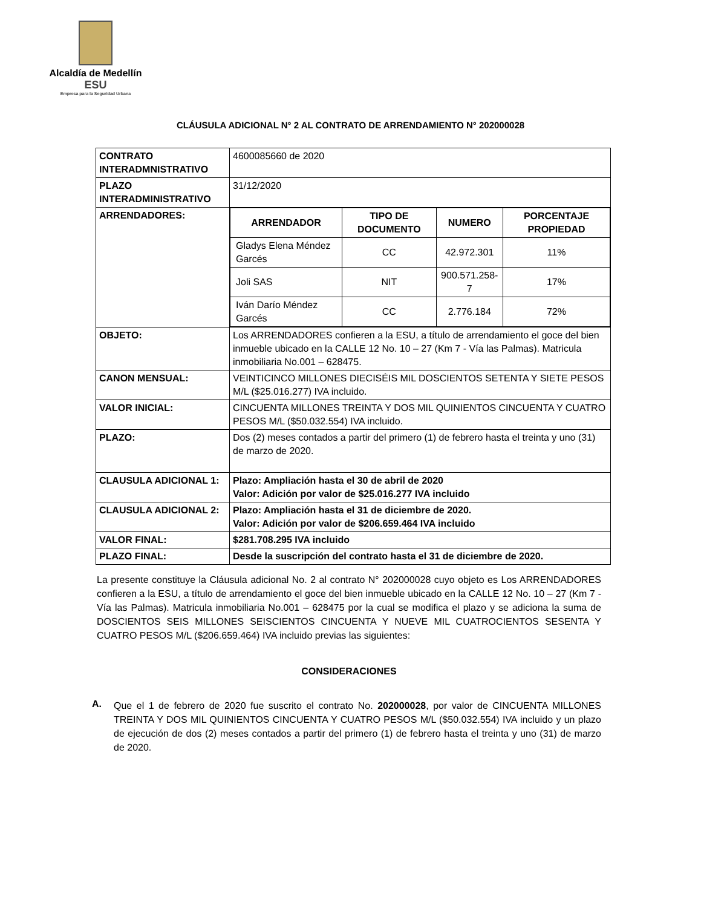Alcaldía de Medellín
ESU
Empresa para la Seguridad Urbana
CLÁUSULA ADICIONAL N° 2 AL CONTRATO DE ARRENDAMIENTO N° 202000028
| CONTRATO INTERADMNISTRATIVO | 4600085660 de 2020 |
| PLAZO INTERADMINISTRATIVO | 31/12/2020 |
| ARRENDADORES: | / ARRENDADOR / TIPO DE DOCUMENTO / NUMERO / PORCENTAJE PROPIEDAD / / --- / --- / --- / --- / / Gladys Elena Méndez Garcés / CC / 42.972.301 / 11% / / Joli SAS / NIT / 900.571.258-7 / 17% / / Iván Darío Méndez Garcés / CC / 2.776.184 / 72% / |
| OBJETO: | Los ARRENDADORES confieren a la ESU, a título de arrendamiento el goce del bien inmueble ubicado en la CALLE 12 No. 10 – 27 (Km 7 - Vía las Palmas). Matricula inmobiliaria No.001 – 628475. |
| CANON MENSUAL: | VEINTICINCO MILLONES DIECISÉIS MIL DOSCIENTOS SETENTA Y SIETE PESOS M/L ($25.016.277) IVA incluido. |
| VALOR INICIAL: | CINCUENTA MILLONES TREINTA Y DOS MIL QUINIENTOS CINCUENTA Y CUATRO PESOS M/L ($50.032.554) IVA incluido. |
| PLAZO: | Dos (2) meses contados a partir del primero (1) de febrero hasta el treinta y uno (31) de marzo de 2020. |
| CLAUSULA ADICIONAL 1: | Plazo: Ampliación hasta el 30 de abril de 2020 Valor: Adición por valor de $25.016.277 IVA incluido |
| CLAUSULA ADICIONAL 2: | Plazo: Ampliación hasta el 31 de diciembre de 2020. Valor: Adición por valor de $206.659.464 IVA incluido |
| VALOR FINAL: | $281.708.295 IVA incluido |
| PLAZO FINAL: | Desde la suscripción del contrato hasta el 31 de diciembre de 2020. |
La presente constituye la Cláusula adicional No. 2 al contrato N° 202000028 cuyo objeto es Los ARRENDADORES confieren a la ESU, a título de arrendamiento el goce del bien inmueble ubicado en la CALLE 12 No. 10 – 27 (Km 7 - Vía las Palmas). Matricula inmobiliaria No.001 – 628475 por la cual se modifica el plazo y se adiciona la suma de DOSCIENTOS SEIS MILLONES SEISCIENTOS CINCUENTA Y NUEVE MIL CUATROCIENTOS SESENTA Y CUATRO PESOS M/L ($206.659.464) IVA incluido previas las siguientes:
CONSIDERACIONES
A.
Que el 1 de febrero de 2020 fue suscrito el contrato No. 202000028, por valor de CINCUENTA MILLONES TREINTA Y DOS MIL QUINIENTOS CINCUENTA Y CUATRO PESOS M/L ($50.032.554) IVA incluido y un plazo de ejecución de dos (2) meses contados a partir del primero (1) de febrero hasta el treinta y uno (31) de marzo de 2020.